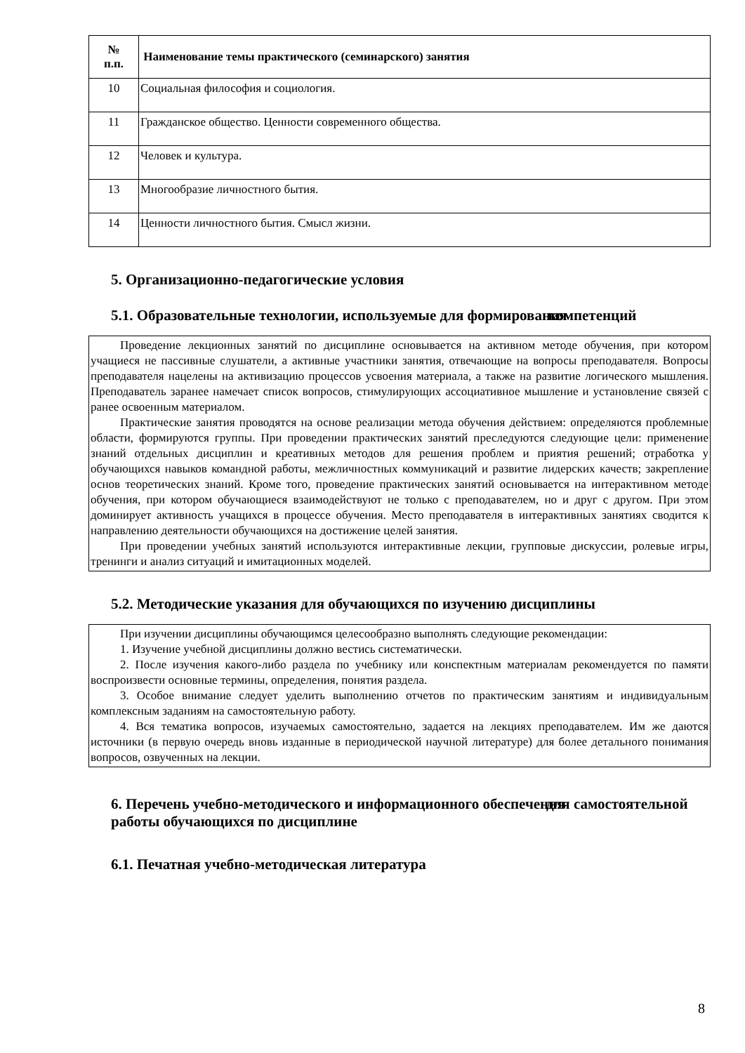| № п.п. | Наименование темы практического (семинарского) занятия |
| --- | --- |
| 10 | Социальная философия и социология. |
| 11 | Гражданское общество. Ценности современного общества. |
| 12 | Человек и культура. |
| 13 | Многообразие личностного бытия. |
| 14 | Ценности личностного бытия. Смысл жизни. |
5. Организационно-педагогические условия
5.1. Образовательные технологии, используемые для формирования компетенций
Проведение лекционных занятий по дисциплине основывается на активном методе обучения, при котором учащиеся не пассивные слушатели, а активные участники занятия, отвечающие на вопросы преподавателя. Вопросы преподавателя нацелены на активизацию процессов усвоения материала, а также на развитие логического мышления. Преподаватель заранее намечает список вопросов, стимулирующих ассоциативное мышление и установление связей с ранее освоенным материалом.
Практические занятия проводятся на основе реализации метода обучения действием: определяются проблемные области, формируются группы. При проведении практических занятий преследуются следующие цели: применение знаний отдельных дисциплин и креативных методов для решения проблем и приятия решений; отработка у обучающихся навыков командной работы, межличностных коммуникаций и развитие лидерских качеств; закрепление основ теоретических знаний. Кроме того, проведение практических занятий основывается на интерактивном методе обучения, при котором обучающиеся взаимодействуют не только с преподавателем, но и друг с другом. При этом доминирует активность учащихся в процессе обучения. Место преподавателя в интерактивных занятиях сводится к направлению деятельности обучающихся на достижение целей занятия.
При проведении учебных занятий используются интерактивные лекции, групповые дискуссии, ролевые игры, тренинги и анализ ситуаций и имитационных моделей.
5.2. Методические указания для обучающихся по изучению дисциплины
При изучении дисциплины обучающимся целесообразно выполнять следующие рекомендации:
1. Изучение учебной дисциплины должно вестись систематически.
2. После изучения какого-либо раздела по учебнику или конспектным материалам рекомендуется по памяти воспроизвести основные термины, определения, понятия раздела.
3. Особое внимание следует уделить выполнению отчетов по практическим занятиям и индивидуальным комплексным заданиям на самостоятельную работу.
4. Вся тематика вопросов, изучаемых самостоятельно, задается на лекциях преподавателем. Им же даются источники (в первую очередь вновь изданные в периодической научной литературе) для более детального понимания вопросов, озвученных на лекции.
6. Перечень учебно-методического и информационного обеспечения для самостоятельной работы обучающихся по дисциплине
6.1. Печатная учебно-методическая литература
8